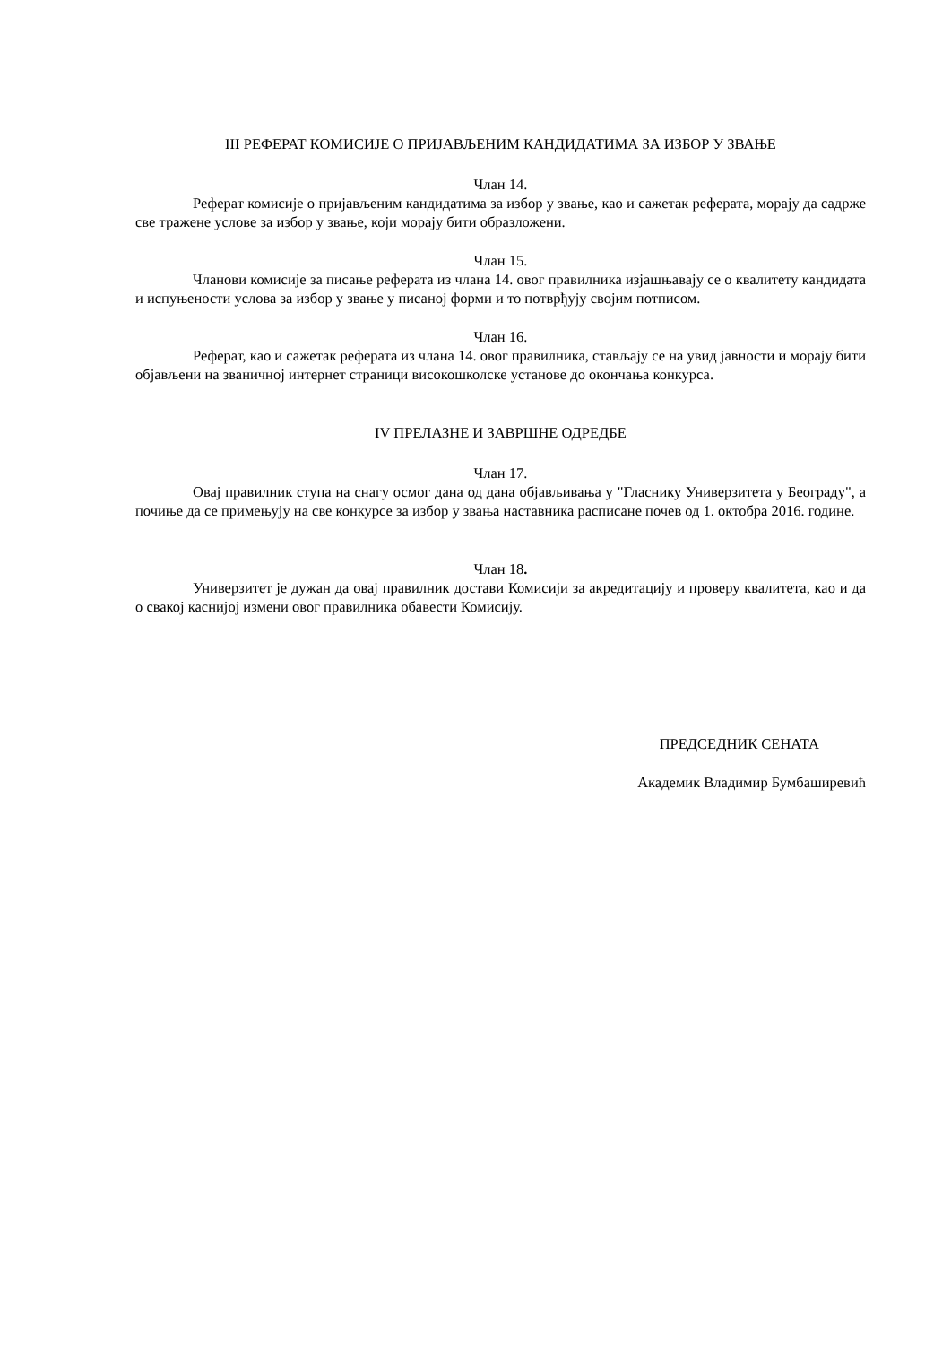III РЕФЕРАТ КОМИСИЈЕ О ПРИЈАВЉЕНИМ КАНДИДАТИМА ЗА ИЗБОР У ЗВАЊЕ
Члан 14.
Реферат комисије о пријављеним кандидатима за избор у звање, као и сажетак реферата, морају да садрже све тражене услове за избор у звање, који морају бити образложени.
Члан 15.
Чланови комисије за писање реферата из члана 14. овог правилника изјашњавају се о квалитету кандидата и испуњености услова за избор у звање у писаној форми и то потврђују својим потписом.
Члан 16.
Реферат, као и сажетак реферата из члана 14. овог правилника, стављају се на увид јавности и морају бити објављени на званичној интернет страници високошколске установе до окончања конкурса.
IV ПРЕЛАЗНЕ И ЗАВРШНЕ ОДРЕДБЕ
Члан 17.
Овај правилник ступа на снагу осмог дана од дана објављивања у "Гласнику Универзитета у Београду", а почиње да се примењују на све конкурсе за избор у звања наставника расписане почев од 1. октобра 2016. године.
Члан 18.
Универзитет је дужан да овај правилник достави Комисији за акредитацију и проверу квалитета, као и да о свакој каснијој измени овог правилника обавести Комисију.
ПРЕДСЕДНИК СЕНАТА
Академик Владимир Бумбаширевић